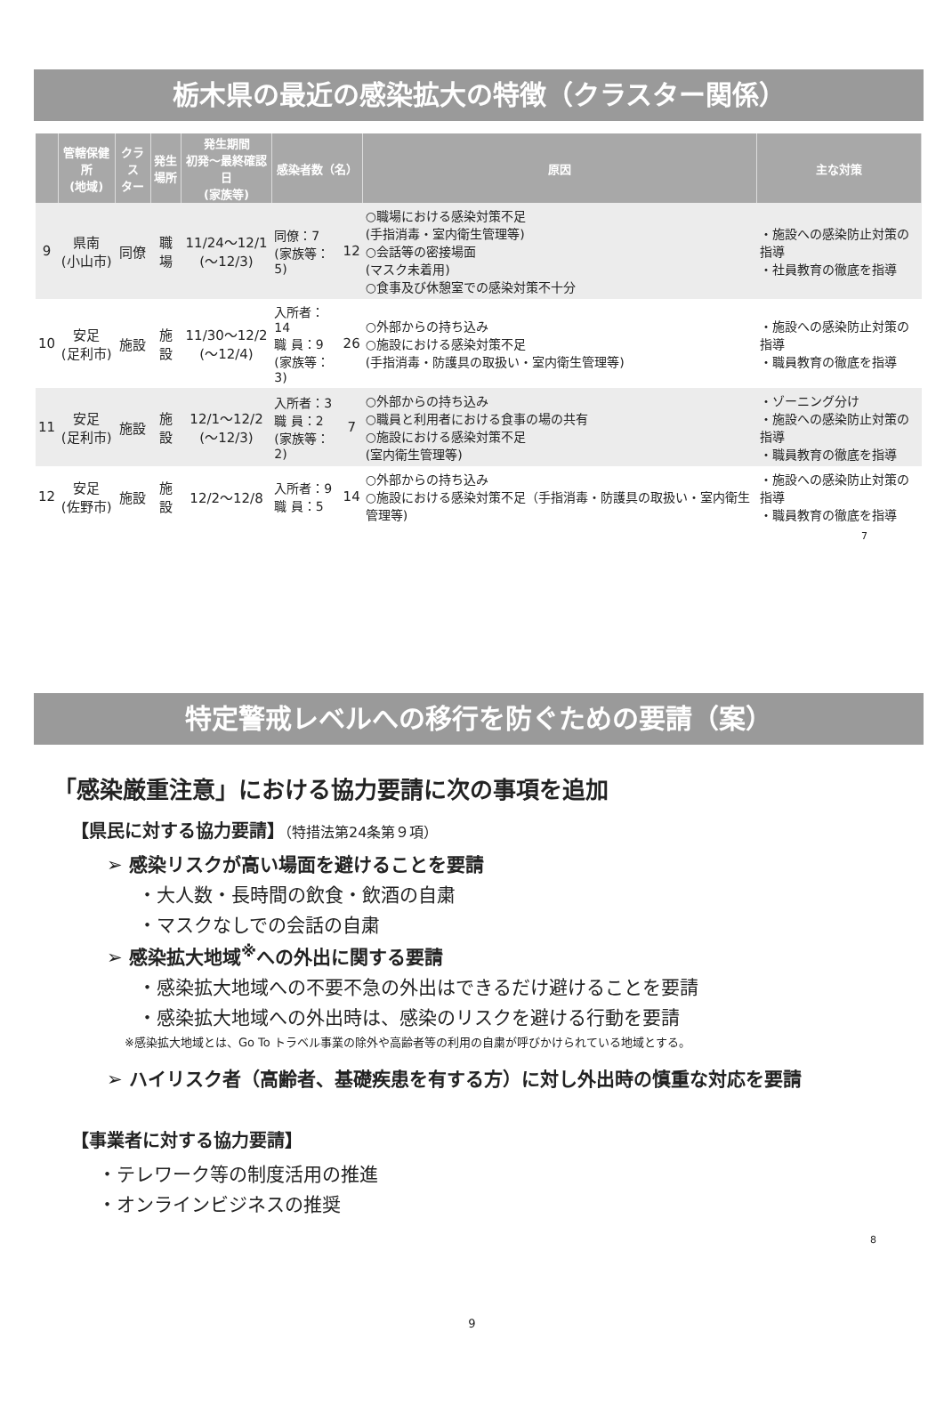栃木県の最近の感染拡大の特徴（クラスター関係）
| | 管轄保健所 (地域) | クラス ター | 発生 場所 | 発生期間 初発～最終確認日 (家族等) | 感染者数（名） | | 原因 | 主な対策 |
| --- | --- | --- | --- | --- | --- | --- | --- | --- |
| 9 | 県南 (小山市) | 同僚 | 職場 | 11/24～12/1 (～12/3) | 同僚：7 (家族等：5) | 12 | ○職場における感染対策不足 (手指消毒・室内衛生管理等) ○会話等の密接場面 (マスク未着用) ○食事及び休憩室での感染対策不十分 | ・施設への感染防止対策の指導 ・社員教育の徹底を指導 |
| 10 | 安足 (足利市) | 施設 | 施設 | 11/30～12/2 (～12/4) | 入所者：14 職 員：9 (家族等：3) | 26 | ○外部からの持ち込み ○施設における感染対策不足 (手指消毒・防護具の取扱い・室内衛生管理等) | ・施設への感染防止対策の指導 ・職員教育の徹底を指導 |
| 11 | 安足 (足利市) | 施設 | 施設 | 12/1～12/2 (～12/3) | 入所者：3 職 員：2 (家族等：2) | 7 | ○外部からの持ち込み ○職員と利用者における食事の場の共有 ○施設における感染対策不足 (室内衛生管理等) | ・ゾーニング分け ・施設への感染防止対策の指導 ・職員教育の徹底を指導 |
| 12 | 安足 (佐野市) | 施設 | 施設 | 12/2～12/8 | 入所者：9 職 員：5 | 14 | ○外部からの持ち込み ○施設における感染対策不足（手指消毒・防護具の取扱い・室内衛生管理等) | ・施設への感染防止対策の指導 ・職員教育の徹底を指導 |
7
特定警戒レベルへの移行を防ぐための要請（案）
「感染厳重注意」における協力要請に次の事項を追加
【県民に対する協力要請】（特措法第24条第９項）
➢ 感染リスクが高い場面を避けることを要請
・大人数・長時間の飲食・飲酒の自粛
・マスクなしでの会話の自粛
➢ 感染拡大地域<sup>※</sup>への外出に関する要請
・感染拡大地域への不要不急の外出はできるだけ避けることを要請
・感染拡大地域への外出時は、感染のリスクを避ける行動を要請
※感染拡大地域とは、Go To トラベル事業の除外や高齢者等の利用の自粛が呼びかけられている地域とする。
➢ ハイリスク者（高齢者、基礎疾患を有する方）に対し外出時の慎重な対応を要請
【事業者に対する協力要請】
・テレワーク等の制度活用の推進
・オンラインビジネスの推奨
8
9